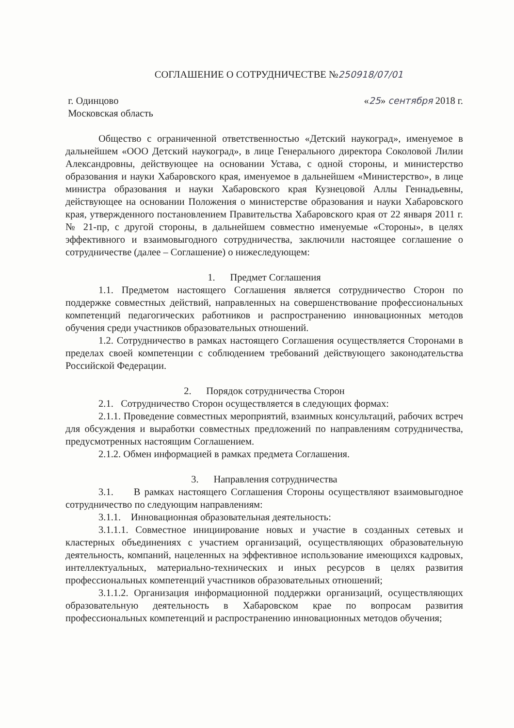СОГЛАШЕНИЕ О СОТРУДНИЧЕСТВЕ №250918/07/01
г. Одинцово
Московская область
«25» сентября 2018 г.
Общество с ограниченной ответственностью «Детский наукоград», именуемое в дальнейшем «ООО Детский наукоград», в лице Генерального директора Соколовой Лилии Александровны, действующее на основании Устава, с одной стороны, и министерство образования и науки Хабаровского края, именуемое в дальнейшем «Министерство», в лице министра образования и науки Хабаровского края Кузнецовой Аллы Геннадьевны, действующее на основании Положения о министерстве образования и науки Хабаровского края, утвержденного постановлением Правительства Хабаровского края от 22 января 2011 г. № 21-пр, с другой стороны, в дальнейшем совместно именуемые «Стороны», в целях эффективного и взаимовыгодного сотрудничества, заключили настоящее соглашение о сотрудничестве (далее – Соглашение) о нижеследующем:
1. Предмет Соглашения
1.1. Предметом настоящего Соглашения является сотрудничество Сторон по поддержке совместных действий, направленных на совершенствование профессиональных компетенций педагогических работников и распространению инновационных методов обучения среди участников образовательных отношений.
1.2. Сотрудничество в рамках настоящего Соглашения осуществляется Сторонами в пределах своей компетенции с соблюдением требований действующего законодательства Российской Федерации.
2. Порядок сотрудничества Сторон
2.1. Сотрудничество Сторон осуществляется в следующих формах:
2.1.1. Проведение совместных мероприятий, взаимных консультаций, рабочих встреч для обсуждения и выработки совместных предложений по направлениям сотрудничества, предусмотренных настоящим Соглашением.
2.1.2. Обмен информацией в рамках предмета Соглашения.
3. Направления сотрудничества
3.1. В рамках настоящего Соглашения Стороны осуществляют взаимовыгодное сотрудничество по следующим направлениям:
3.1.1. Инновационная образовательная деятельность:
3.1.1.1. Совместное инициирование новых и участие в созданных сетевых и кластерных объединениях с участием организаций, осуществляющих образовательную деятельность, компаний, нацеленных на эффективное использование имеющихся кадровых, интеллектуальных, материально-технических и иных ресурсов в целях развития профессиональных компетенций участников образовательных отношений;
3.1.1.2. Организация информационной поддержки организаций, осуществляющих образовательную деятельность в Хабаровском крае по вопросам развития профессиональных компетенций и распространению инновационных методов обучения;